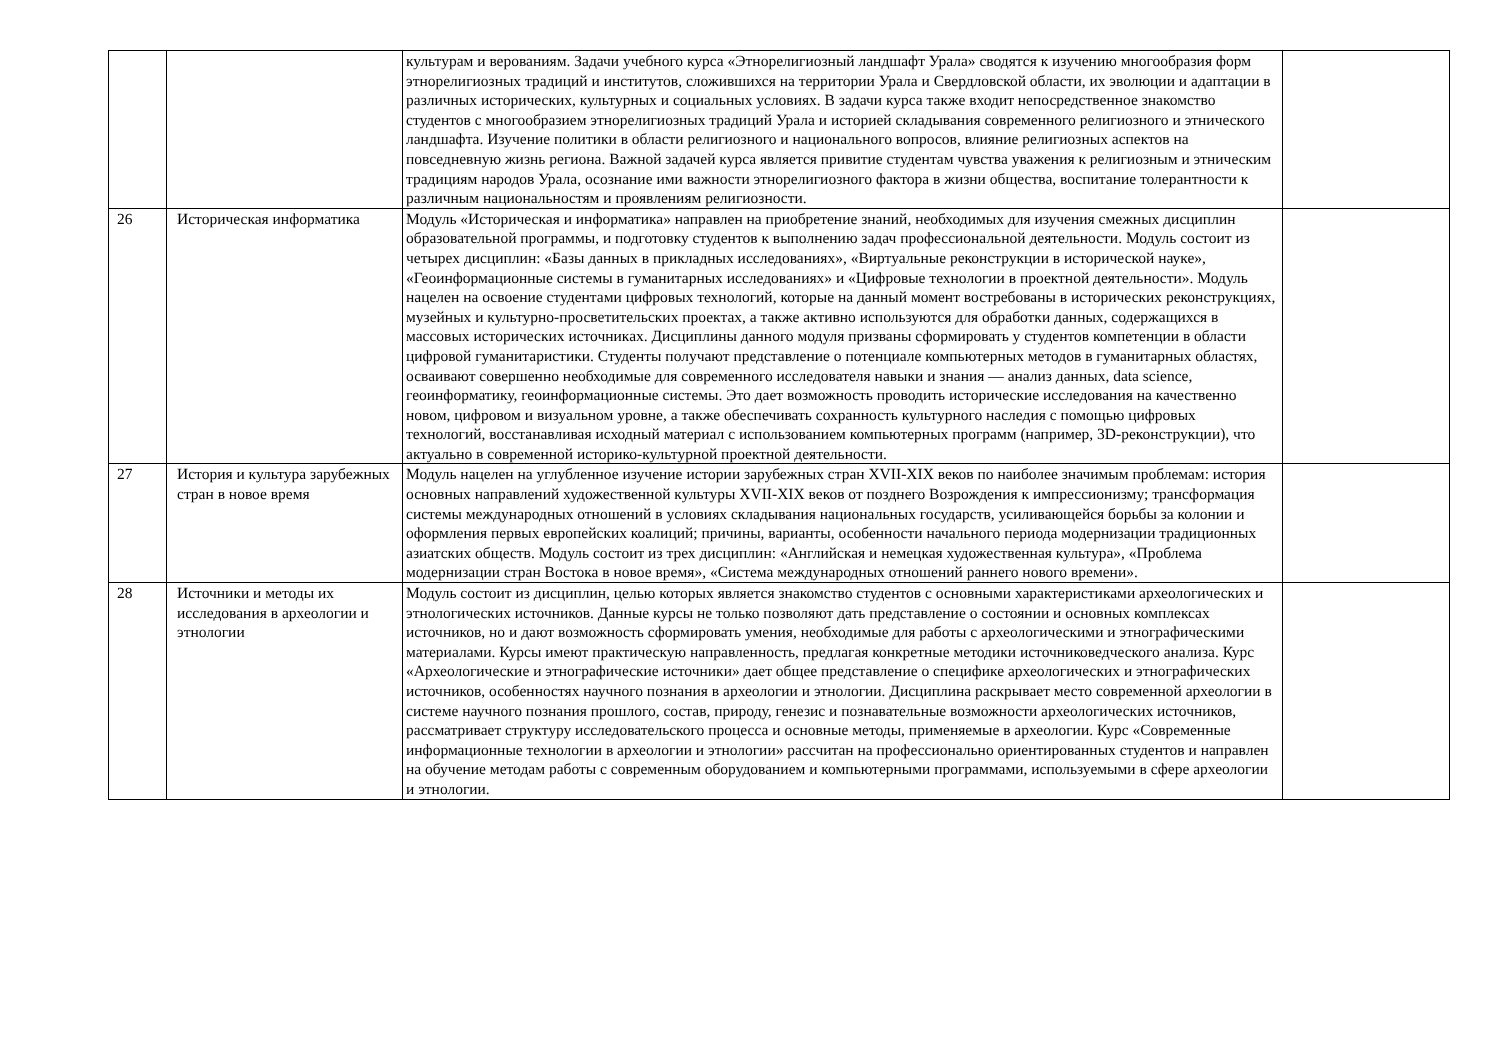| | | культурам и верованиям. Задачи учебного курса «Этнорелигиозный ландшафт Урала» сводятся к изучению многообразия форм этнорелигиозных традиций и институтов, сложившихся на территории Урала и Свердловской области, их эволюции и адаптации в различных исторических, культурных и социальных условиях. В задачи курса также входит непосредственное знакомство студентов с многообразием этнорелигиозных традиций Урала и историей складывания современного религиозного и этнического ландшафта. Изучение политики в области религиозного и национального вопросов, влияние религиозных аспектов на повседневную жизнь региона. Важной задачей курса является привитие студентам чувства уважения к религиозным и этническим традициям народов Урала, осознание ими важности этнорелигиозного фактора в жизни общества, воспитание толерантности к различным национальностям и проявлениям религиозности. | |
| 26 | Историческая информатика | Модуль «Историческая и информатика» направлен на приобретение знаний, необходимых для изучения смежных дисциплин образовательной программы, и подготовку студентов к выполнению задач профессиональной деятельности. Модуль состоит из четырех дисциплин: «Базы данных в прикладных исследованиях», «Виртуальные реконструкции в исторической науке», «Геоинформационные системы в гуманитарных исследованиях» и «Цифровые технологии в проектной деятельности». Модуль нацелен на освоение студентами цифровых технологий, которые на данный момент востребованы в исторических реконструкциях, музейных и культурно-просветительских проектах, а также активно используются для обработки данных, содержащихся в массовых исторических источниках. Дисциплины данного модуля призваны сформировать у студентов компетенции в области цифровой гуманитаристики. Студенты получают представление о потенциале компьютерных методов в гуманитарных областях, осваивают совершенно необходимые для современного исследователя навыки и знания — анализ данных, data science, геоинформатику, геоинформационные системы. Это дает возможность проводить исторические исследования на качественно новом, цифровом и визуальном уровне, а также обеспечивать сохранность культурного наследия с помощью цифровых технологий, восстанавливая исходный материал с использованием компьютерных программ (например, 3D-реконструкции), что актуально в современной историко-культурной проектной деятельности. | |
| 27 | История и культура зарубежных стран в новое время | Модуль нацелен на углубленное изучение истории зарубежных стран XVII-XIX веков по наиболее значимым проблемам: история основных направлений художественной культуры XVII-XIX веков от позднего Возрождения к импрессионизму; трансформация системы международных отношений в условиях складывания национальных государств, усиливающейся борьбы за колонии и оформления первых европейских коалиций; причины, варианты, особенности начального периода модернизации традиционных азиатских обществ. Модуль состоит из трех дисциплин: «Английская и немецкая художественная культура», «Проблема модернизации стран Востока в новое время», «Система международных отношений раннего нового времени». | |
| 28 | Источники и методы их исследования в археологии и этнологии | Модуль состоит из дисциплин, целью которых является знакомство студентов с основными характеристиками археологических и этнологических источников. Данные курсы не только позволяют дать представление о состоянии и основных комплексах источников, но и дают возможность сформировать умения, необходимые для работы с археологическими и этнографическими материалами. Курсы имеют практическую направленность, предлагая конкретные методики источниковедческого анализа. Курс «Археологические и этнографические источники» дает общее представление о специфике археологических и этнографических источников, особенностях научного познания в археологии и этнологии. Дисциплина раскрывает место современной археологии в системе научного познания прошлого, состав, природу, генезис и познавательные возможности археологических источников, рассматривает структуру исследовательского процесса и основные методы, применяемые в археологии. Курс «Современные информационные технологии в археологии и этнологии» рассчитан на профессионально ориентированных студентов и направлен на обучение методам работы с современным оборудованием и компьютерными программами, используемыми в сфере археологии и этнологии. | |